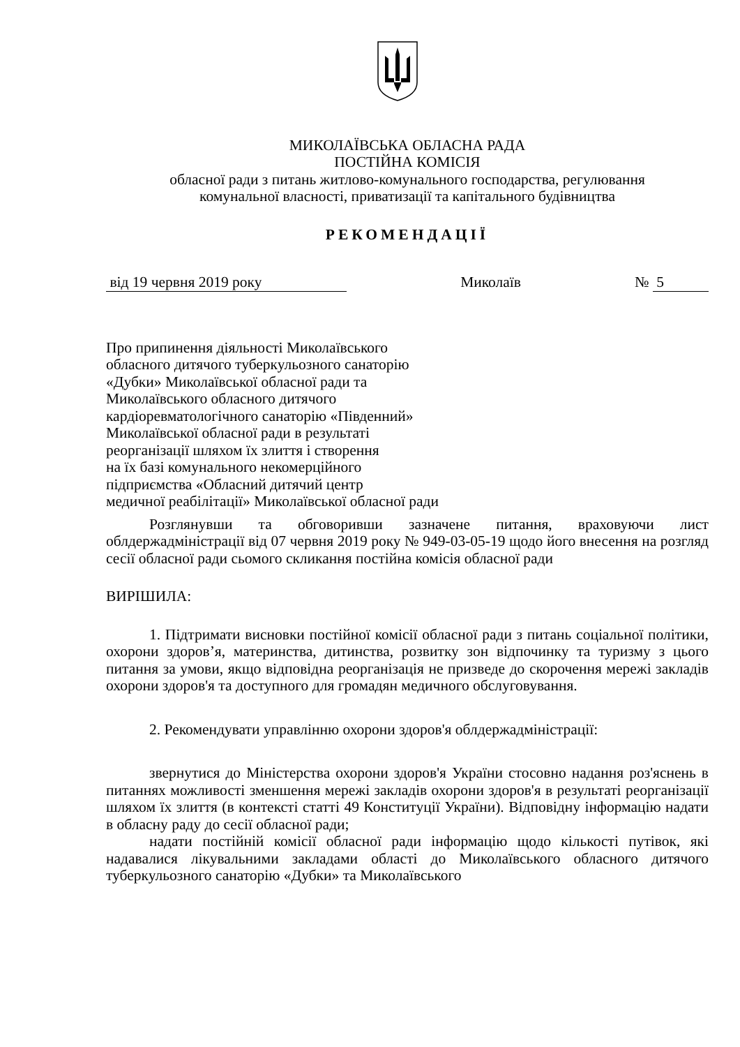МИКОЛАЇВСЬКА ОБЛАСНА РАДА
ПОСТІЙНА КОМІСІЯ
обласної ради з питань житлово-комунального господарства, регулювання
комунальної власності, приватизації та капітального будівництва
РЕКОМЕНДАЦІЇ
від 19 червня 2019 року Миколаїв № 5
Про припинення діяльності Миколаївського
обласного дитячого туберкульозного санаторію
«Дубки» Миколаївської обласної ради та
Миколаївського обласного дитячого
кардіоревматологічного санаторію «Південний»
Миколаївської обласної ради в результаті
реорганізації шляхом їх злиття і створення
на їх базі комунального некомерційного
підприємства «Обласний дитячий центр
медичної реабілітації» Миколаївської обласної ради
Розглянувши та обговоривши зазначене питання, враховуючи лист облдержадміністрації від 07 червня 2019 року № 949-03-05-19 щодо його внесення на розгляд сесії обласної ради сьомого скликання постійна комісія обласної ради
ВИРІШИЛА:
1. Підтримати висновки постійної комісії обласної ради з питань соціальної політики, охорони здоров’я, материнства, дитинства, розвитку зон відпочинку та туризму з цього питання за умови, якщо відповідна реорганізація не призведе до скорочення мережі закладів охорони здоров'я та доступного для громадян медичного обслуговування.
2. Рекомендувати управлінню охорони здоров'я облдержадміністрації:
звернутися до Міністерства охорони здоров'я України стосовно надання роз'яснень в питаннях можливості зменшення мережі закладів охорони здоров'я в результаті реорганізації шляхом їх злиття (в контексті статті 49 Конституції України). Відповідну інформацію надати в обласну раду до сесії обласної ради;
надати постійній комісії обласної ради інформацію щодо кількості путівок, які надавалися лікувальними закладами області до Миколаївського обласного дитячого туберкульозного санаторію «Дубки» та Миколаївського